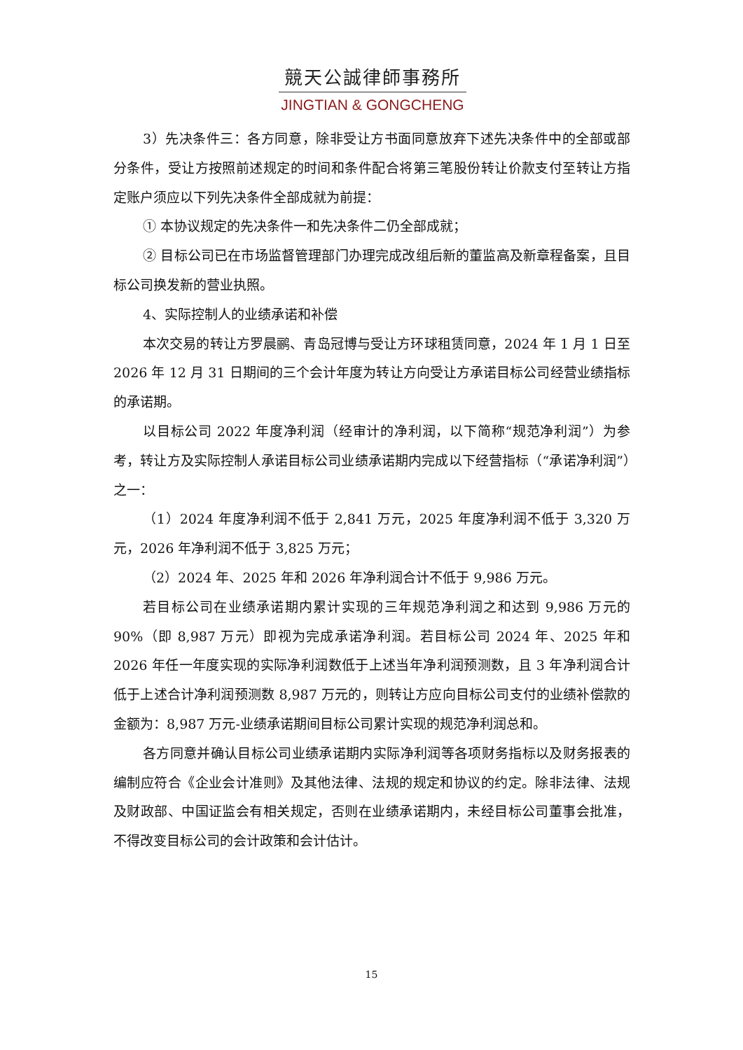競天公誠律師事務所
JINGTIAN & GONGCHENG
3）先决条件三：各方同意，除非受让方书面同意放弃下述先决条件中的全部或部分条件，受让方按照前述规定的时间和条件配合将第三笔股份转让价款支付至转让方指定账户须应以下列先决条件全部成就为前提：
① 本协议规定的先决条件一和先决条件二仍全部成就；
② 目标公司已在市场监督管理部门办理完成改组后新的董监高及新章程备案，且目标公司换发新的营业执照。
4、实际控制人的业绩承诺和补偿
本次交易的转让方罗晨鹂、青岛冠博与受让方环球租赁同意，2024 年 1 月 1 日至 2026 年 12 月 31 日期间的三个会计年度为转让方向受让方承诺目标公司经营业绩指标的承诺期。
以目标公司 2022 年度净利润（经审计的净利润，以下简称“规范净利润”）为参考，转让方及实际控制人承诺目标公司业绩承诺期内完成以下经营指标（“承诺净利润”）之一：
（1）2024 年度净利润不低于 2,841 万元，2025 年度净利润不低于 3,320 万元，2026 年净利润不低于 3,825 万元；
（2）2024 年、2025 年和 2026 年净利润合计不低于 9,986 万元。
若目标公司在业绩承诺期内累计实现的三年规范净利润之和达到 9,986 万元的 90%（即 8,987 万元）即视为完成承诺净利润。若目标公司 2024 年、2025 年和 2026 年任一年度实现的实际净利润数低于上述当年净利润预测数，且 3 年净利润合计低于上述合计净利润预测数 8,987 万元的，则转让方应向目标公司支付的业绩补偿款的金额为：8,987 万元-业绩承诺期间目标公司累计实现的规范净利润总和。
各方同意并确认目标公司业绩承诺期内实际净利润等各项财务指标以及财务报表的编制应符合《企业会计准则》及其他法律、法规的规定和协议的约定。除非法律、法规及财政部、中国证监会有相关规定，否则在业绩承诺期内，未经目标公司董事会批准，不得改变目标公司的会计政策和会计估计。
15